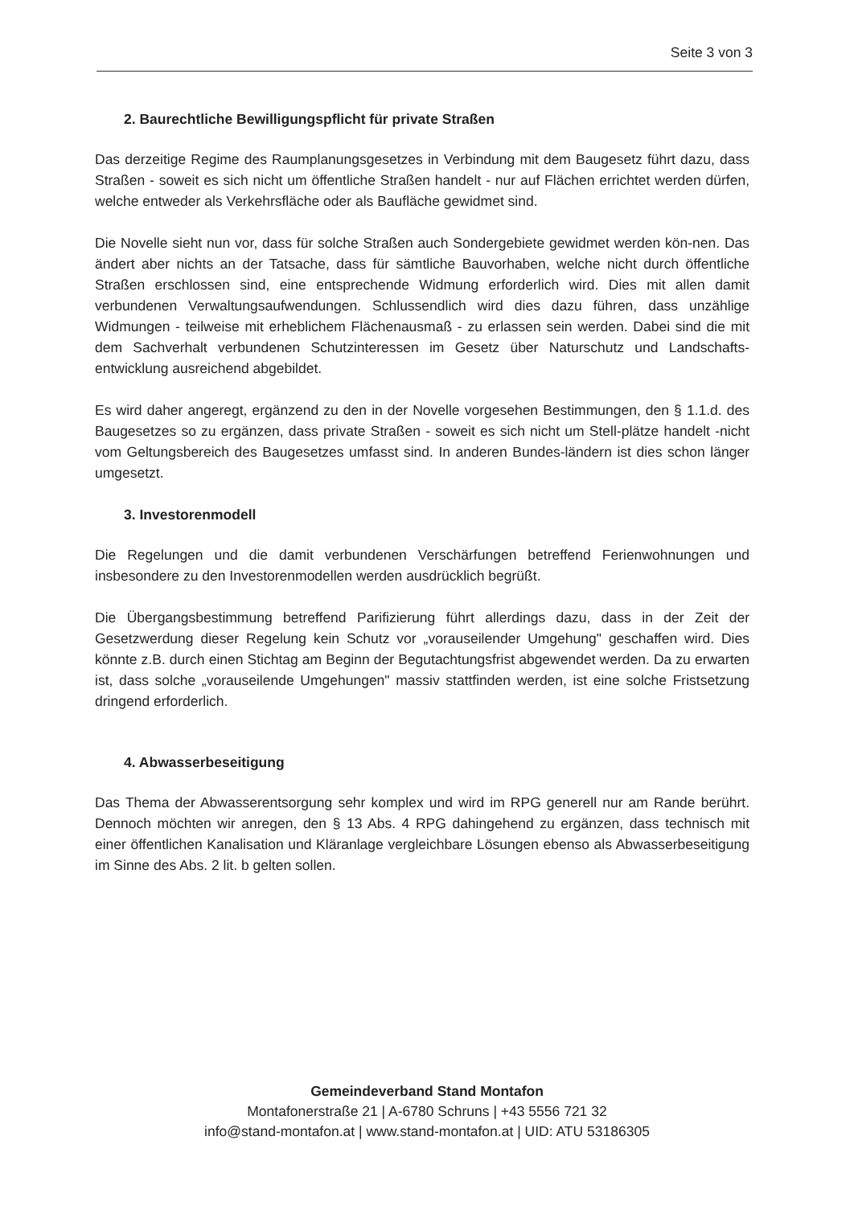Seite 3 von 3
2. Baurechtliche Bewilligungspflicht für private Straßen
Das derzeitige Regime des Raumplanungsgesetzes in Verbindung mit dem Baugesetz führt dazu, dass Straßen - soweit es sich nicht um öffentliche Straßen handelt - nur auf Flächen errichtet werden dürfen, welche entweder als Verkehrsfläche oder als Baufläche gewidmet sind.
Die Novelle sieht nun vor, dass für solche Straßen auch Sondergebiete gewidmet werden kön-nen. Das ändert aber nichts an der Tatsache, dass für sämtliche Bauvorhaben, welche nicht durch öffentliche Straßen erschlossen sind, eine entsprechende Widmung erforderlich wird. Dies mit allen damit verbundenen Verwaltungsaufwendungen. Schlussendlich wird dies dazu führen, dass unzählige Widmungen - teilweise mit erheblichem Flächenausmaß - zu erlassen sein werden. Dabei sind die mit dem Sachverhalt verbundenen Schutzinteressen im Gesetz über Naturschutz und Landschafts-entwicklung ausreichend abgebildet.
Es wird daher angeregt, ergänzend zu den in der Novelle vorgesehen Bestimmungen, den § 1.1.d. des Baugesetzes so zu ergänzen, dass private Straßen - soweit es sich nicht um Stell-plätze handelt -nicht vom Geltungsbereich des Baugesetzes umfasst sind. In anderen Bundes-ländern ist dies schon länger umgesetzt.
3. Investorenmodell
Die Regelungen und die damit verbundenen Verschärfungen betreffend Ferienwohnungen und insbesondere zu den Investorenmodellen werden ausdrücklich begrüßt.
Die Übergangsbestimmung betreffend Parifizierung führt allerdings dazu, dass in der Zeit der Gesetzwerdung dieser Regelung kein Schutz vor „vorauseilender Umgehung" geschaffen wird. Dies könnte z.B. durch einen Stichtag am Beginn der Begutachtungsfrist abgewendet werden. Da zu erwarten ist, dass solche „vorauseilende Umgehungen" massiv stattfinden werden, ist eine solche Fristsetzung dringend erforderlich.
4. Abwasserbeseitigung
Das Thema der Abwasserentsorgung sehr komplex und wird im RPG generell nur am Rande berührt. Dennoch möchten wir anregen, den § 13 Abs. 4 RPG dahingehend zu ergänzen, dass technisch mit einer öffentlichen Kanalisation und Kläranlage vergleichbare Lösungen ebenso als Abwasserbeseitigung im Sinne des Abs. 2 lit. b gelten sollen.
Gemeindeverband Stand Montafon
Montafonerstraße 21 | A-6780 Schruns | +43 5556 721 32
info@stand-montafon.at | www.stand-montafon.at | UID: ATU 53186305